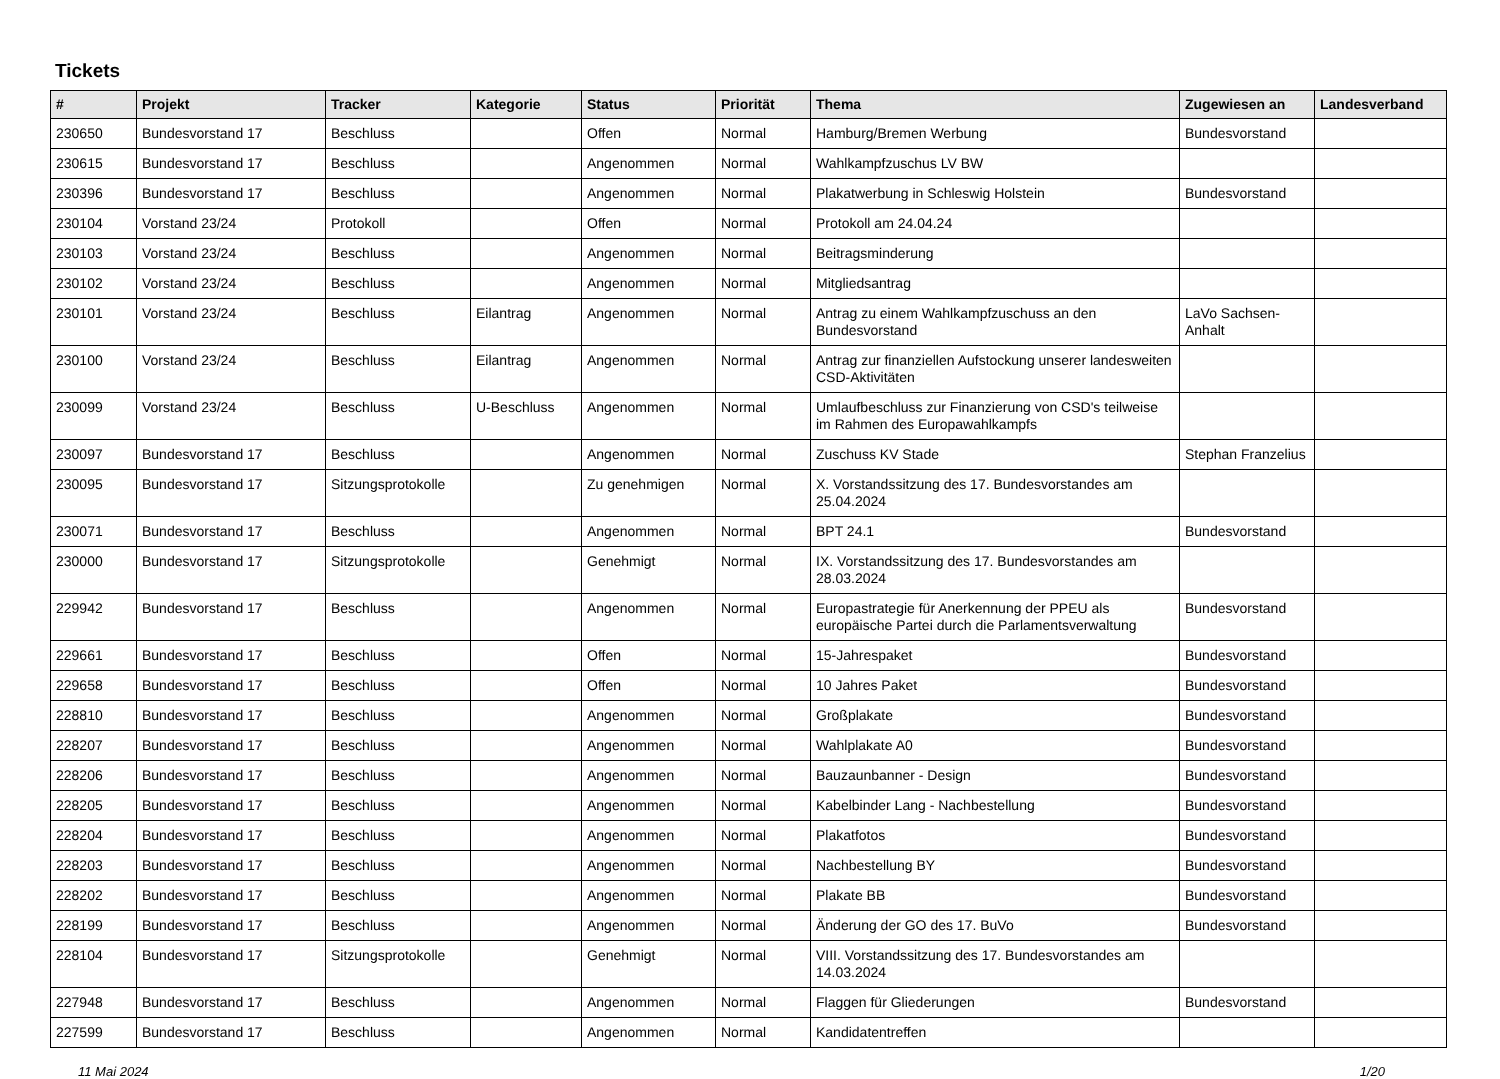Tickets
| # | Projekt | Tracker | Kategorie | Status | Priorität | Thema | Zugewiesen an | Landesverband |
| --- | --- | --- | --- | --- | --- | --- | --- | --- |
| 230650 | Bundesvorstand 17 | Beschluss | | Offen | Normal | Hamburg/Bremen Werbung | Bundesvorstand | |
| 230615 | Bundesvorstand 17 | Beschluss | | Angenommen | Normal | Wahlkampfzuschus LV BW | | |
| 230396 | Bundesvorstand 17 | Beschluss | | Angenommen | Normal | Plakatwerbung in Schleswig Holstein | Bundesvorstand | |
| 230104 | Vorstand 23/24 | Protokoll | | Offen | Normal | Protokoll am 24.04.24 | | |
| 230103 | Vorstand 23/24 | Beschluss | | Angenommen | Normal | Beitragsminderung | | |
| 230102 | Vorstand 23/24 | Beschluss | | Angenommen | Normal | Mitgliedsantrag | | |
| 230101 | Vorstand 23/24 | Beschluss | Eilantrag | Angenommen | Normal | Antrag zu einem Wahlkampfzuschuss an den Bundesvorstand | LaVo Sachsen-Anhalt | |
| 230100 | Vorstand 23/24 | Beschluss | Eilantrag | Angenommen | Normal | Antrag zur finanziellen Aufstockung unserer landesweiten CSD-Aktivitäten | | |
| 230099 | Vorstand 23/24 | Beschluss | U-Beschluss | Angenommen | Normal | Umlaufbeschluss zur Finanzierung von CSD's teilweise im Rahmen des Europawahlkampfs | | |
| 230097 | Bundesvorstand 17 | Beschluss | | Angenommen | Normal | Zuschuss KV Stade | Stephan Franzelius | |
| 230095 | Bundesvorstand 17 | Sitzungsprotokolle | | Zu genehmigen | Normal | X. Vorstandssitzung des 17. Bundesvorstandes am 25.04.2024 | | |
| 230071 | Bundesvorstand 17 | Beschluss | | Angenommen | Normal | BPT 24.1 | Bundesvorstand | |
| 230000 | Bundesvorstand 17 | Sitzungsprotokolle | | Genehmigt | Normal | IX. Vorstandssitzung des 17. Bundesvorstandes am 28.03.2024 | | |
| 229942 | Bundesvorstand 17 | Beschluss | | Angenommen | Normal | Europastrategie für Anerkennung der PPEU als europäische Partei durch die Parlamentsverwaltung | Bundesvorstand | |
| 229661 | Bundesvorstand 17 | Beschluss | | Offen | Normal | 15-Jahrespaket | Bundesvorstand | |
| 229658 | Bundesvorstand 17 | Beschluss | | Offen | Normal | 10 Jahres Paket | Bundesvorstand | |
| 228810 | Bundesvorstand 17 | Beschluss | | Angenommen | Normal | Großplakate | Bundesvorstand | |
| 228207 | Bundesvorstand 17 | Beschluss | | Angenommen | Normal | Wahlplakate A0 | Bundesvorstand | |
| 228206 | Bundesvorstand 17 | Beschluss | | Angenommen | Normal | Bauzaunbanner - Design | Bundesvorstand | |
| 228205 | Bundesvorstand 17 | Beschluss | | Angenommen | Normal | Kabelbinder Lang - Nachbestellung | Bundesvorstand | |
| 228204 | Bundesvorstand 17 | Beschluss | | Angenommen | Normal | Plakatfotos | Bundesvorstand | |
| 228203 | Bundesvorstand 17 | Beschluss | | Angenommen | Normal | Nachbestellung BY | Bundesvorstand | |
| 228202 | Bundesvorstand 17 | Beschluss | | Angenommen | Normal | Plakate BB | Bundesvorstand | |
| 228199 | Bundesvorstand 17 | Beschluss | | Angenommen | Normal | Änderung der GO des 17. BuVo | Bundesvorstand | |
| 228104 | Bundesvorstand 17 | Sitzungsprotokolle | | Genehmigt | Normal | VIII. Vorstandssitzung des 17. Bundesvorstandes am 14.03.2024 | | |
| 227948 | Bundesvorstand 17 | Beschluss | | Angenommen | Normal | Flaggen für Gliederungen | Bundesvorstand | |
| 227599 | Bundesvorstand 17 | Beschluss | | Angenommen | Normal | Kandidatentreffen | | |
11 Mai 2024 1/20